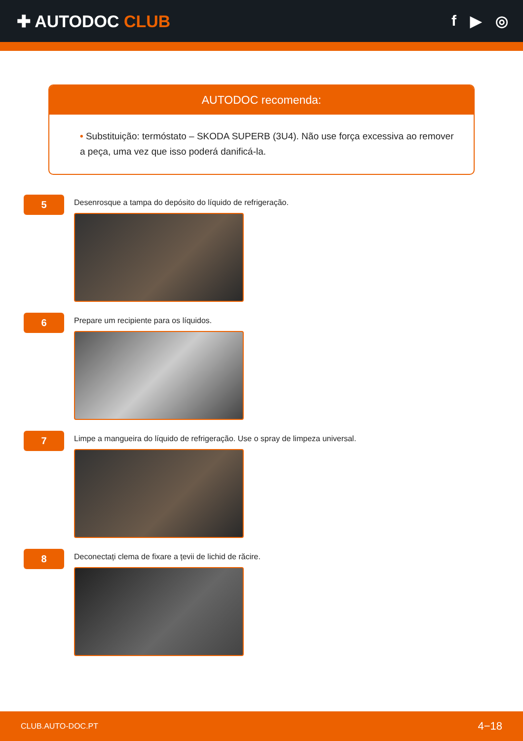✚ AUTODOC CLUB f ▶ ◎
AUTODOC recomenda:
• Substituição: termóstato – SKODA SUPERB (3U4). Não use força excessiva ao remover a peça, uma vez que isso poderá danificá-la.
5
Desenrosque a tampa do depósito do líquido de refrigeração.
6
Prepare um recipiente para os líquidos.
7
Limpe a mangueira do líquido de refrigeração. Use o spray de limpeza universal.
8
Deconectați clema de fixare a țevii de lichid de răcire.
CLUB.AUTO-DOC.PT 4−18